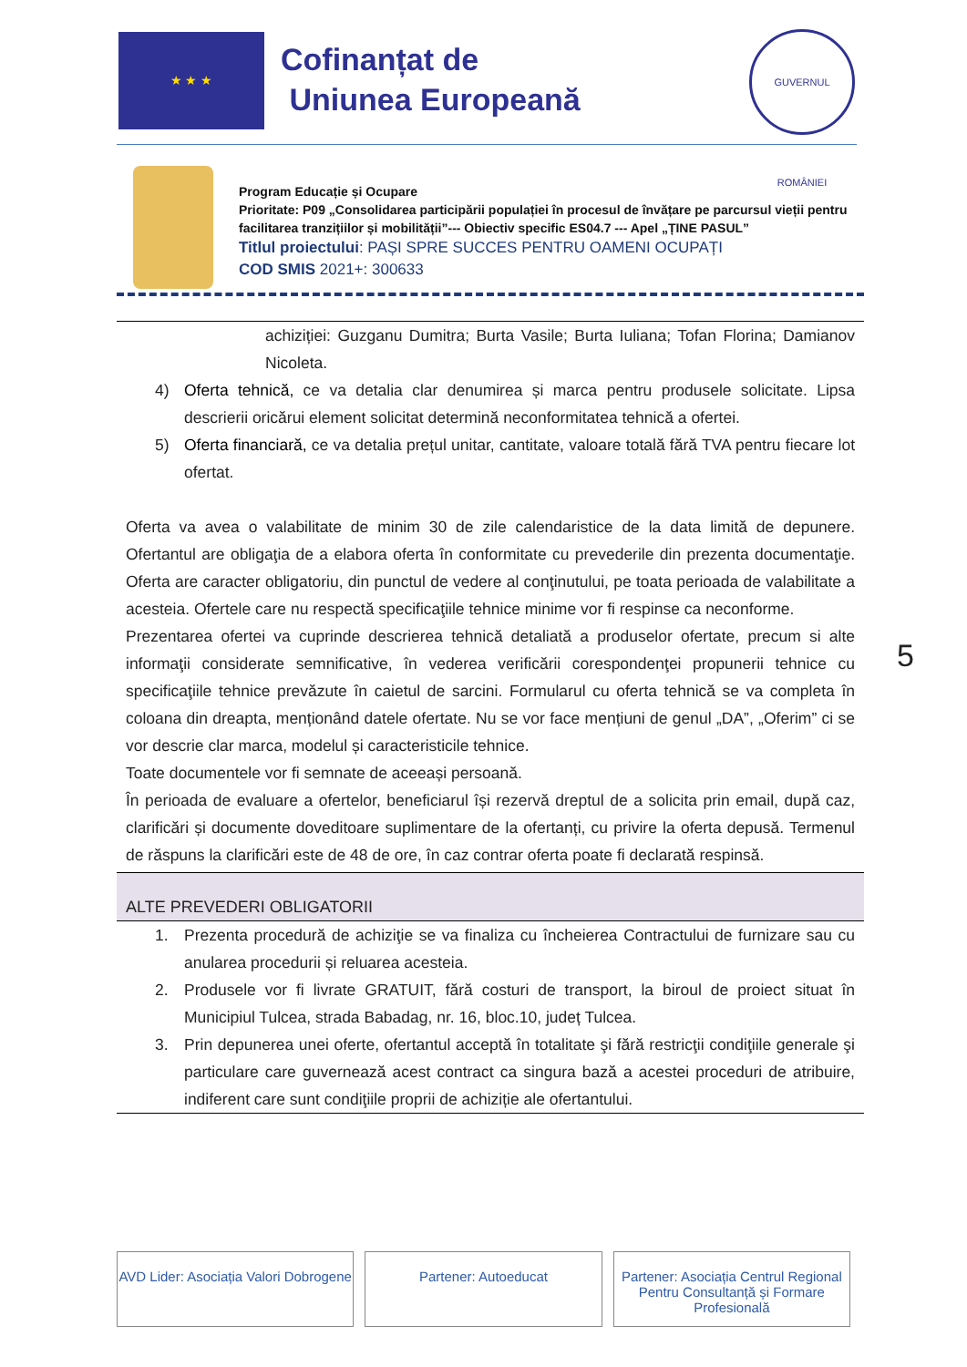★ ★ ★
Cofinanțat de
Uniunea Europeană
GUVERNUL ROMÂNIEI
Program Educație și Ocupare
Prioritate: P09 „Consolidarea participării populației în procesul de învățare pe parcursul vieții pentru facilitarea tranzițiilor și mobilității”--- Obiectiv specific ES04.7 --- Apel „ȚINE PASUL”
Titlul proiectului: PAȘI SPRE SUCCES PENTRU OAMENI OCUPAȚI
COD SMIS 2021+: 300633
achiziției: Guzganu Dumitra; Burta Vasile; Burta Iuliana; Tofan Florina; Damianov Nicoleta.
4) Oferta tehnică, ce va detalia clar denumirea și marca pentru produsele solicitate. Lipsa descrierii oricărui element solicitat determină neconformitatea tehnică a ofertei.
5) Oferta financiară, ce va detalia prețul unitar, cantitate, valoare totală fără TVA pentru fiecare lot ofertat.
Oferta va avea o valabilitate de minim 30 de zile calendaristice de la data limită de depunere. Ofertantul are obligaţia de a elabora oferta în conformitate cu prevederile din prezenta documentaţie. Oferta are caracter obligatoriu, din punctul de vedere al conţinutului, pe toata perioada de valabilitate a acesteia. Ofertele care nu respectă specificaţiile tehnice minime vor fi respinse ca neconforme.
Prezentarea ofertei va cuprinde descrierea tehnică detaliată a produselor ofertate, precum si alte informaţii considerate semnificative, în vederea verificării corespondenţei propunerii tehnice cu specificaţiile tehnice prevăzute în caietul de sarcini. Formularul cu oferta tehnică se va completa în coloana din dreapta, menționând datele ofertate. Nu se vor face mențiuni de genul „DA”, „Oferim” ci se vor descrie clar marca, modelul și caracteristicile tehnice.
Toate documentele vor fi semnate de aceeași persoană.
În perioada de evaluare a ofertelor, beneficiarul își rezervă dreptul de a solicita prin email, după caz, clarificări și documente doveditoare suplimentare de la ofertanți, cu privire la oferta depusă. Termenul de răspuns la clarificări este de 48 de ore, în caz contrar oferta poate fi declarată respinsă.
ALTE PREVEDERI OBLIGATORII
1. Prezenta procedură de achiziţie se va finaliza cu încheierea Contractului de furnizare sau cu anularea procedurii și reluarea acesteia.
2. Produsele vor fi livrate GRATUIT, fără costuri de transport, la biroul de proiect situat în Municipiul Tulcea, strada Babadag, nr. 16, bloc.10, județ Tulcea.
3. Prin depunerea unei oferte, ofertantul acceptă în totalitate şi fără restricţii condiţiile generale şi particulare care guvernează acest contract ca singura bază a acestei proceduri de atribuire, indiferent care sunt condiţiile proprii de achiziție ale ofertantului.
5
AVD Lider: Asociația Valori Dobrogene
Partener: Autoeducat Partener: Asociația Centrul Regional Pentru Consultanță și Formare Profesională